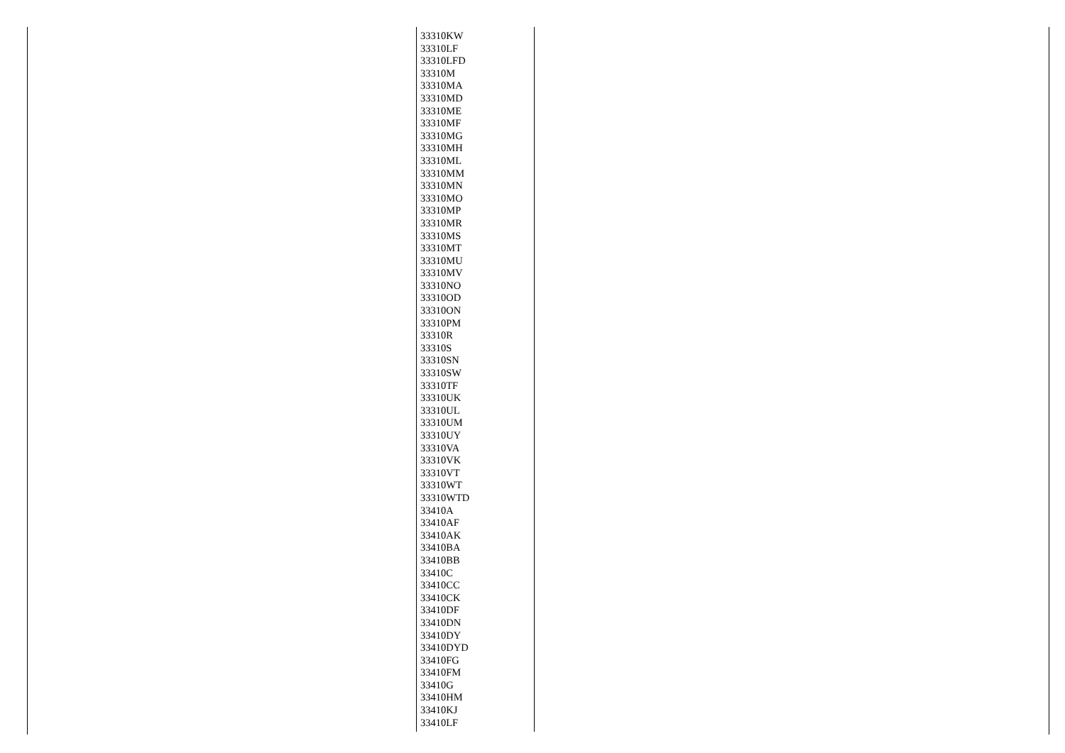| 33310KW |
| 33310LF |
| 33310LFD |
| 33310M |
| 33310MA |
| 33310MD |
| 33310ME |
| 33310MF |
| 33310MG |
| 33310MH |
| 33310ML |
| 33310MM |
| 33310MN |
| 33310MO |
| 33310MP |
| 33310MR |
| 33310MS |
| 33310MT |
| 33310MU |
| 33310MV |
| 33310NO |
| 33310OD |
| 33310ON |
| 33310PM |
| 33310R |
| 33310S |
| 33310SN |
| 33310SW |
| 33310TF |
| 33310UK |
| 33310UL |
| 33310UM |
| 33310UY |
| 33310VA |
| 33310VK |
| 33310VT |
| 33310WT |
| 33310WTD |
| 33410A |
| 33410AF |
| 33410AK |
| 33410BA |
| 33410BB |
| 33410C |
| 33410CC |
| 33410CK |
| 33410DF |
| 33410DN |
| 33410DY |
| 33410DYD |
| 33410FG |
| 33410FM |
| 33410G |
| 33410HM |
| 33410KJ |
| 33410LF |